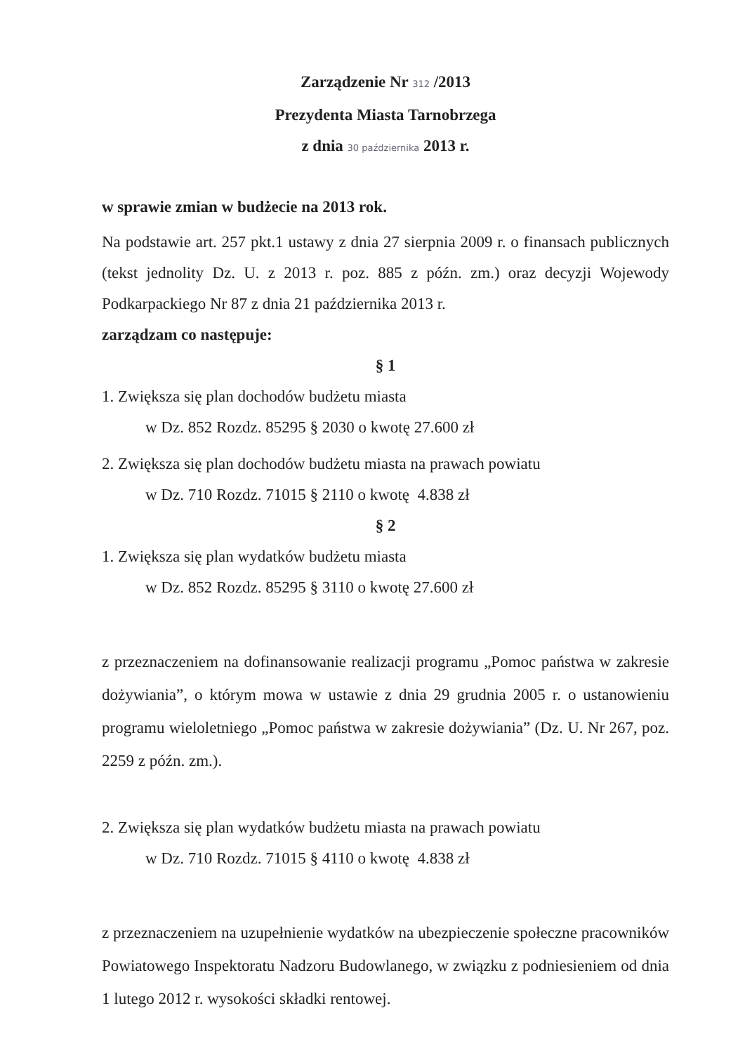Zarządzenie Nr 312 /2013
Prezydenta Miasta Tarnobrzega
z dnia 30 października 2013 r.
w sprawie zmian w budżecie na 2013 rok.
Na podstawie art. 257 pkt.1 ustawy z dnia 27 sierpnia 2009 r. o finansach publicznych (tekst jednolity Dz. U. z 2013 r. poz. 885 z późn. zm.) oraz decyzji Wojewody Podkarpackiego Nr 87 z dnia 21 października 2013 r.
zarządzam co następuje:
§ 1
1. Zwiększa się plan dochodów budżetu miasta
w Dz. 852 Rozdz. 85295 § 2030 o kwotę 27.600 zł
2. Zwiększa się plan dochodów budżetu miasta na prawach powiatu
w Dz. 710 Rozdz. 71015 § 2110 o kwotę 4.838 zł
§ 2
1. Zwiększa się plan wydatków budżetu miasta
w Dz. 852 Rozdz. 85295 § 3110 o kwotę 27.600 zł
z przeznaczeniem na dofinansowanie realizacji programu „Pomoc państwa w zakresie dożywiania”, o którym mowa w ustawie z dnia 29 grudnia 2005 r. o ustanowieniu programu wieloletniego „Pomoc państwa w zakresie dożywiania” (Dz. U. Nr 267, poz. 2259 z późn. zm.).
2. Zwiększa się plan wydatków budżetu miasta na prawach powiatu
w Dz. 710 Rozdz. 71015 § 4110 o kwotę 4.838 zł
z przeznaczeniem na uzupełnienie wydatków na ubezpieczenie społeczne pracowników Powiatowego Inspektoratu Nadzoru Budowlanego, w związku z podniesieniem od dnia 1 lutego 2012 r. wysokości składki rentowej.